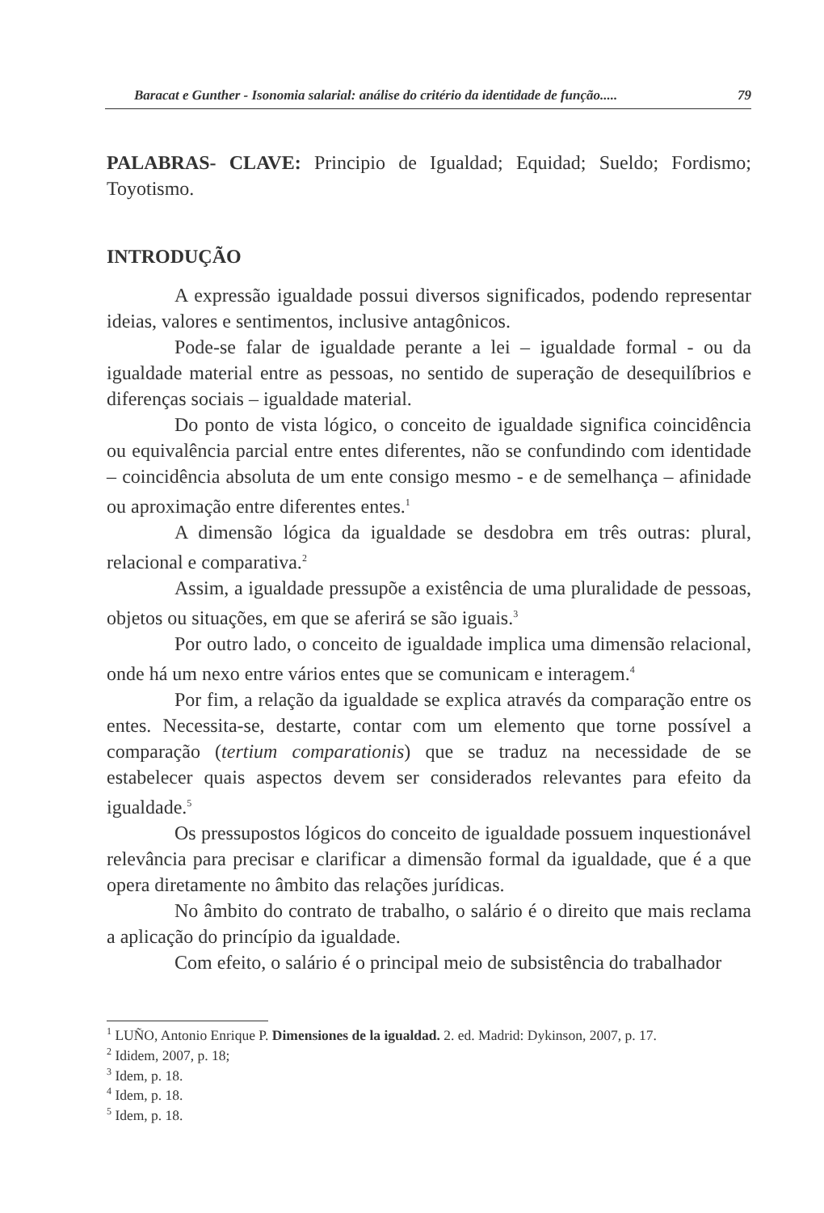Baracat e Gunther - Isonomia salarial: análise do critério da identidade de função..... 79
PALABRAS- CLAVE: Principio de Igualdad; Equidad; Sueldo; Fordismo; Toyotismo.
INTRODUÇÃO
A expressão igualdade possui diversos significados, podendo representar ideias, valores e sentimentos, inclusive antagônicos.
Pode-se falar de igualdade perante a lei – igualdade formal - ou da igualdade material entre as pessoas, no sentido de superação de desequilíbrios e diferenças sociais – igualdade material.
Do ponto de vista lógico, o conceito de igualdade significa coincidência ou equivalência parcial entre entes diferentes, não se confundindo com identidade – coincidência absoluta de um ente consigo mesmo - e de semelhança – afinidade ou aproximação entre diferentes entes.<sup>1</sup>
A dimensão lógica da igualdade se desdobra em três outras: plural, relacional e comparativa.<sup>2</sup>
Assim, a igualdade pressupõe a existência de uma pluralidade de pessoas, objetos ou situações, em que se aferirá se são iguais.<sup>3</sup>
Por outro lado, o conceito de igualdade implica uma dimensão relacional, onde há um nexo entre vários entes que se comunicam e interagem.<sup>4</sup>
Por fim, a relação da igualdade se explica através da comparação entre os entes. Necessita-se, destarte, contar com um elemento que torne possível a comparação (tertium comparationis) que se traduz na necessidade de se estabelecer quais aspectos devem ser considerados relevantes para efeito da igualdade.<sup>5</sup>
Os pressupostos lógicos do conceito de igualdade possuem inquestionável relevância para precisar e clarificar a dimensão formal da igualdade, que é a que opera diretamente no âmbito das relações jurídicas.
No âmbito do contrato de trabalho, o salário é o direito que mais reclama a aplicação do princípio da igualdade.
Com efeito, o salário é o principal meio de subsistência do trabalhador
<sup>1</sup> LUÑO, Antonio Enrique P. Dimensiones de la igualdad. 2. ed. Madrid: Dykinson, 2007, p. 17.
<sup>2</sup> Ididem, 2007, p. 18;
<sup>3</sup> Idem, p. 18.
<sup>4</sup> Idem, p. 18.
<sup>5</sup> Idem, p. 18.